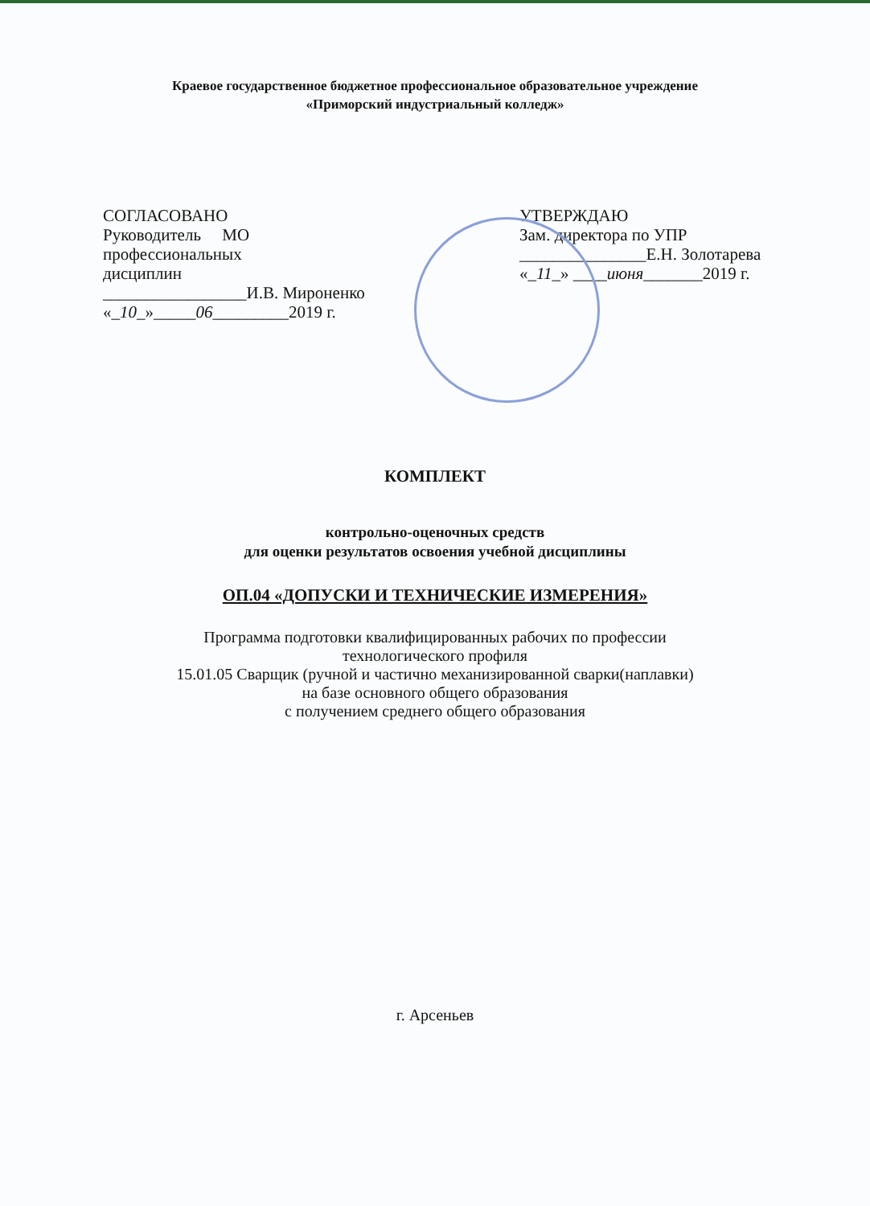Краевое государственное бюджетное профессиональное образовательное учреждение
«Приморский индустриальный колледж»
СОГЛАСОВАНО
Руководитель МО
профессиональных
дисциплин
_________________И.В. Мироненко
«_10_»_____06_________2019 г.
УТВЕРЖДАЮ
Зам. директора по УПР
_______________Е.Н. Золотарева
«_11_» ____июня_______2019 г.
КОМПЛЕКТ
контрольно-оценочных средств
для оценки результатов освоения учебной дисциплины
ОП.04 «ДОПУСКИ И ТЕХНИЧЕСКИЕ ИЗМЕРЕНИЯ»
Программа подготовки квалифицированных рабочих по профессии
технологического профиля
15.01.05 Сварщик (ручной и частично механизированной сварки(наплавки)
на базе основного общего образования
с получением среднего общего образования
г. Арсеньев